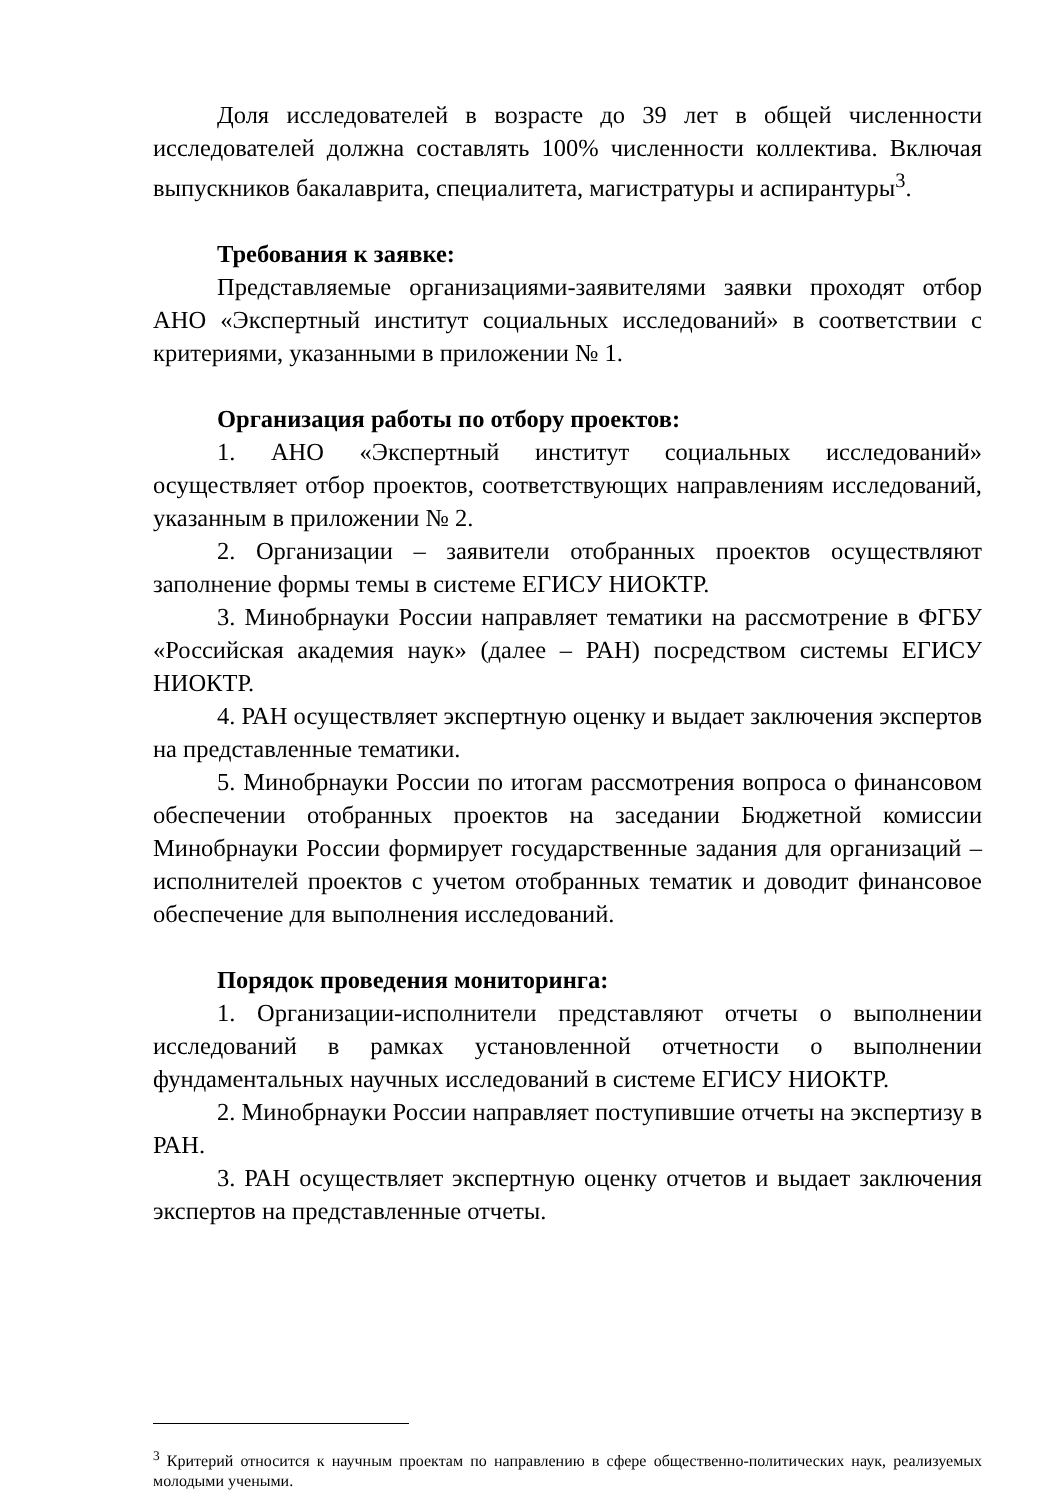Доля исследователей в возрасте до 39 лет в общей численности исследователей должна составлять 100% численности коллектива. Включая выпускников бакалаврита, специалитета, магистратуры и аспирантуры<sup>3</sup>.
Требования к заявке:
Представляемые организациями-заявителями заявки проходят отбор АНО «Экспертный институт социальных исследований» в соответствии с критериями, указанными в приложении № 1.
Организация работы по отбору проектов:
1. АНО «Экспертный институт социальных исследований» осуществляет отбор проектов, соответствующих направлениям исследований, указанным в приложении № 2.
2. Организации – заявители отобранных проектов осуществляют заполнение формы темы в системе ЕГИСУ НИОКТР.
3. Минобрнауки России направляет тематики на рассмотрение в ФГБУ «Российская академия наук» (далее – РАН) посредством системы ЕГИСУ НИОКТР.
4. РАН осуществляет экспертную оценку и выдает заключения экспертов на представленные тематики.
5. Минобрнауки России по итогам рассмотрения вопроса о финансовом обеспечении отобранных проектов на заседании Бюджетной комиссии Минобрнауки России формирует государственные задания для организаций – исполнителей проектов с учетом отобранных тематик и доводит финансовое обеспечение для выполнения исследований.
Порядок проведения мониторинга:
1. Организации-исполнители представляют отчеты о выполнении исследований в рамках установленной отчетности о выполнении фундаментальных научных исследований в системе ЕГИСУ НИОКТР.
2. Минобрнауки России направляет поступившие отчеты на экспертизу в РАН.
3. РАН осуществляет экспертную оценку отчетов и выдает заключения экспертов на представленные отчеты.
<sup>3</sup> Критерий относится к научным проектам по направлению в сфере общественно-политических наук, реализуемых молодыми учеными.